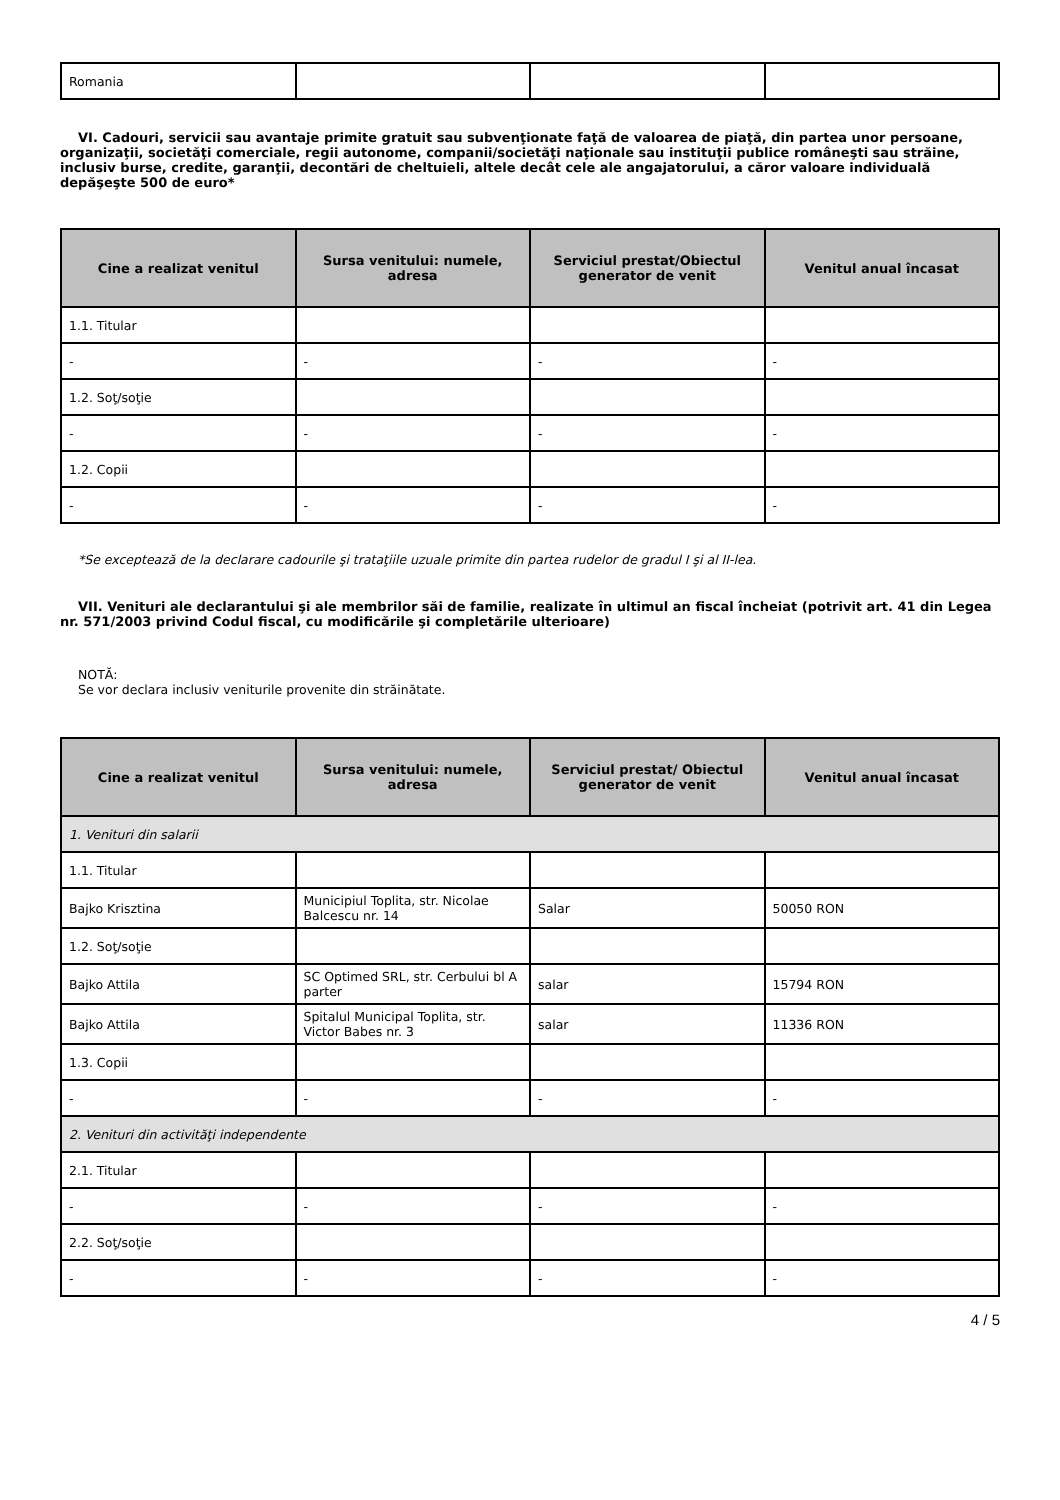| Romania | | | |
VI. Cadouri, servicii sau avantaje primite gratuit sau subvenţionate faţă de valoarea de piaţă, din partea unor persoane, organizaţii, societăţi comerciale, regii autonome, companii/societăţi naţionale sau instituţii publice româneşti sau străine, inclusiv burse, credite, garanţii, decontări de cheltuieli, altele decât cele ale angajatorului, a căror valoare individuală depăşeşte 500 de euro*
| Cine a realizat venitul | Sursa venitului: numele, adresa | Serviciul prestat/Obiectul generator de venit | Venitul anual încasat |
| --- | --- | --- | --- |
| 1.1. Titular | | | |
| - | - | - | - |
| 1.2. Soţ/soţie | | | |
| - | - | - | - |
| 1.2. Copii | | | |
| - | - | - | - |
*Se exceptează de la declarare cadourile şi trataţiile uzuale primite din partea rudelor de gradul I şi al II-lea.
VII. Venituri ale declarantului şi ale membrilor săi de familie, realizate în ultimul an fiscal încheiat (potrivit art. 41 din Legea nr. 571/2003 privind Codul fiscal, cu modificările şi completările ulterioare)
NOTĂ:
Se vor declara inclusiv veniturile provenite din străinătate.
| Cine a realizat venitul | Sursa venitului: numele, adresa | Serviciul prestat/ Obiectul generator de venit | Venitul anual încasat |
| --- | --- | --- | --- |
| 1. Venituri din salarii | | | |
| 1.1. Titular | | | |
| Bajko Krisztina | Municipiul Toplita, str. Nicolae Balcescu nr. 14 | Salar | 50050 RON |
| 1.2. Soţ/soţie | | | |
| Bajko Attila | SC Optimed SRL, str. Cerbului bl A parter | salar | 15794 RON |
| Bajko Attila | Spitalul Municipal Toplita, str. Victor Babes nr. 3 | salar | 11336 RON |
| 1.3. Copii | | | |
| - | - | - | - |
| 2. Venituri din activităţi independente | | | |
| 2.1. Titular | | | |
| - | - | - | - |
| 2.2. Soţ/soţie | | | |
| - | - | - | - |
4 / 5